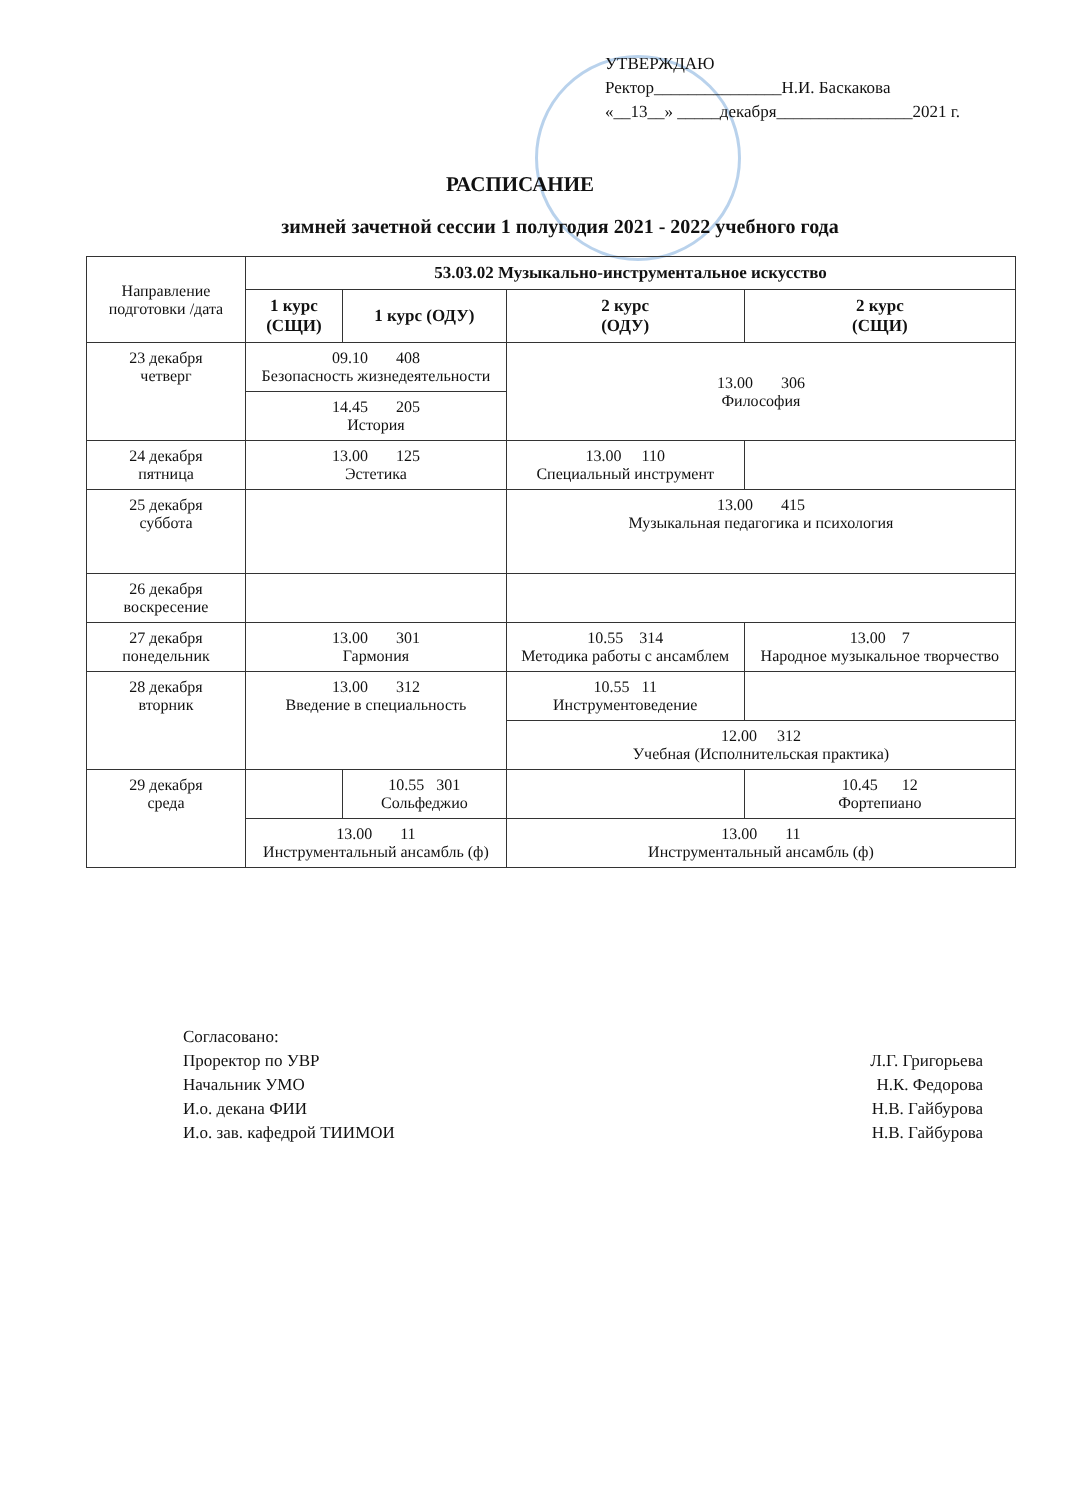УТВЕРЖДАЮ
Ректор_______________Н.И. Баскакова
«__13__» _____декабря________________2021 г.
РАСПИСАНИЕ
зимней зачетной сессии 1 полугодия 2021 - 2022 учебного года
| Направление подготовки /дата | 53.03.02 Музыкально-инструментальное искусство | | | |
| | 1 курс (СЩИ) | 1 курс (ОДУ) | 2 курс (ОДУ) | 2 курс (СЩИ) |
| 23 декабря четверг | 09.10 408 Безопасность жизнедеятельности | | 13.00 306 Философия | |
| | 14.45 205 История | | | |
| 24 декабря пятница | 13.00 125 Эстетика | | 13.00 110 Специальный инструмент | |
| 25 декабря суббота | | | 13.00 415 Музыкальная педагогика и психология | |
| 26 декабря воскресение | | | | |
| 27 декабря понедельник | 13.00 301 Гармония | | 10.55 314 Методика работы с ансамблем | 13.00 7 Народное музыкальное творчество |
| 28 декабря вторник | 13.00 312 Введение в специальность | | 10.55 11 Инструментоведение | |
| | | | 12.00 312 Учебная (Исполнительская практика) | |
| 29 декабря среда | | 10.55 301 Сольфеджио | | 10.45 12 Фортепиано |
| | 13.00 11 Инструментальный ансамбль (ф) | | 13.00 11 Инструментальный ансамбль (ф) | |
Согласовано:
Проректор по УВР
Начальник УМО
И.о. декана ФИИ
И.о. зав. кафедрой ТИИМОИ
Л.Г. Григорьева
Н.К. Федорова
Н.В. Гайбурова
Н.В. Гайбурова